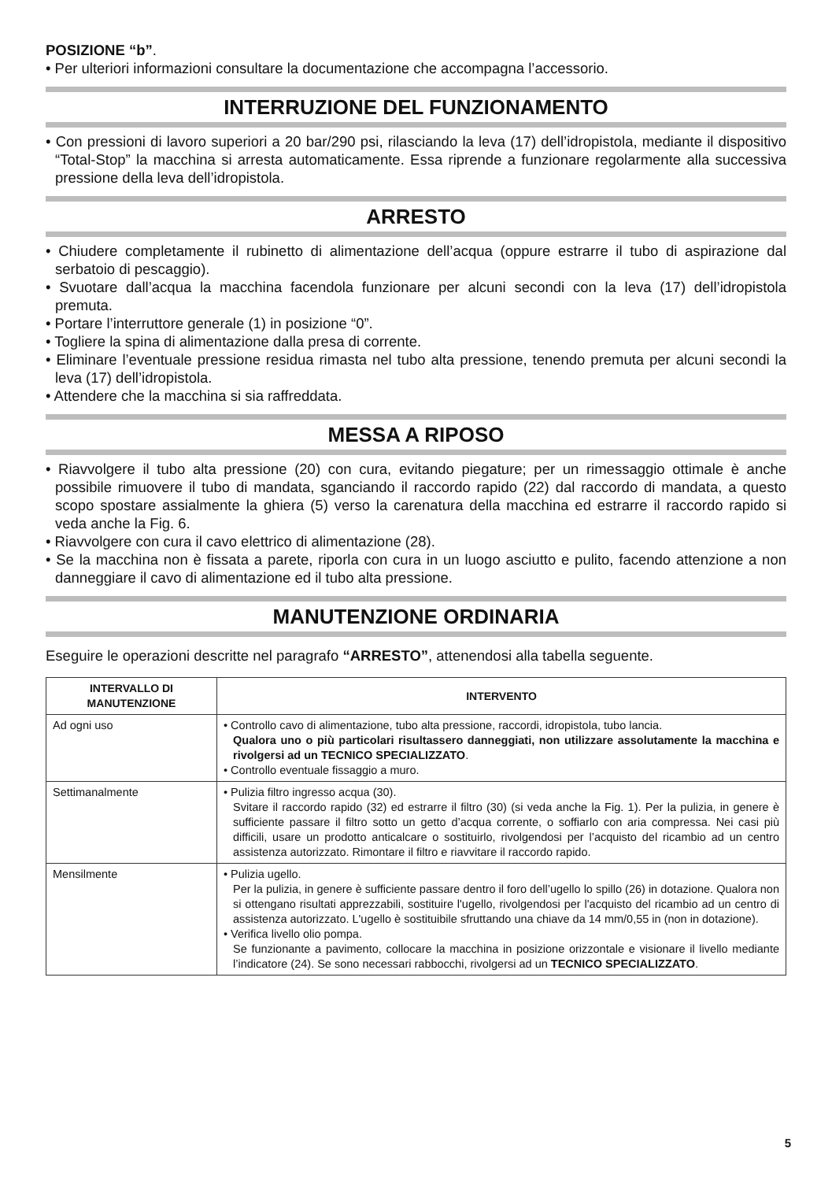POSIZIONE “b”.
• Per ulteriori informazioni consultare la documentazione che accompagna l’accessorio.
INTERRUZIONE DEL FUNZIONAMENTO
• Con pressioni di lavoro superiori a 20 bar/290 psi, rilasciando la leva (17) dell’idropistola, mediante il dispositivo “Total-Stop” la macchina si arresta automaticamente. Essa riprende a funzionare regolarmente alla successiva pressione della leva dell’idropistola.
ARRESTO
• Chiudere completamente il rubinetto di alimentazione dell’acqua (oppure estrarre il tubo di aspirazione dal serbatoio di pescaggio).
• Svuotare dall’acqua la macchina facendola funzionare per alcuni secondi con la leva (17) dell’idropistola premuta.
• Portare l’interruttore generale (1) in posizione “0”.
• Togliere la spina di alimentazione dalla presa di corrente.
• Eliminare l’eventuale pressione residua rimasta nel tubo alta pressione, tenendo premuta per alcuni secondi la leva (17) dell’idropistola.
• Attendere che la macchina si sia raffreddata.
MESSA A RIPOSO
• Riavvolgere il tubo alta pressione (20) con cura, evitando piegature; per un rimessaggio ottimale è anche possibile rimuovere il tubo di mandata, sganciando il raccordo rapido (22) dal raccordo di mandata, a questo scopo spostare assialmente la ghiera (5) verso la carenatura della macchina ed estrarre il raccordo rapido si veda anche la Fig. 6.
• Riavvolgere con cura il cavo elettrico di alimentazione (28).
• Se la macchina non è fissata a parete, riporla con cura in un luogo asciutto e pulito, facendo attenzione a non danneggiare il cavo di alimentazione ed il tubo alta pressione.
MANUTENZIONE ORDINARIA
Eseguire le operazioni descritte nel paragrafo “ARRESTO”, attenendosi alla tabella seguente.
| INTERVALLO DI MANUTENZIONE | INTERVENTO |
| --- | --- |
| Ad ogni uso | • Controllo cavo di alimentazione, tubo alta pressione, raccordi, idropistola, tubo lancia. Qualora uno o più particolari risultassero danneggiati, non utilizzare assolutamente la macchina e rivolgersi ad un TECNICO SPECIALIZZATO . • Controllo eventuale fissaggio a muro. |
| Settimanalmente | • Pulizia filtro ingresso acqua (30). Svitare il raccordo rapido (32) ed estrarre il filtro (30) (si veda anche la Fig. 1). Per la pulizia, in genere è sufficiente passare il filtro sotto un getto d’acqua corrente, o soffiarlo con aria compressa. Nei casi più difficili, usare un prodotto anticalcare o sostituirlo, rivolgendosi per l’acquisto del ricambio ad un centro assistenza autorizzato. Rimontare il filtro e riavvitare il raccordo rapido. |
| Mensilmente | • Pulizia ugello. Per la pulizia, in genere è sufficiente passare dentro il foro dell’ugello lo spillo (26) in dotazione. Qualora non si ottengano risultati apprezzabili, sostituire l'ugello, rivolgendosi per l'acquisto del ricambio ad un centro di assistenza autorizzato. L'ugello è sostituibile sfruttando una chiave da 14 mm/0,55 in (non in dotazione). • Verifica livello olio pompa. Se funzionante a pavimento, collocare la macchina in posizione orizzontale e visionare il livello mediante l’indicatore (24). Se sono necessari rabbocchi, rivolgersi ad un TECNICO SPECIALIZZATO . |
5